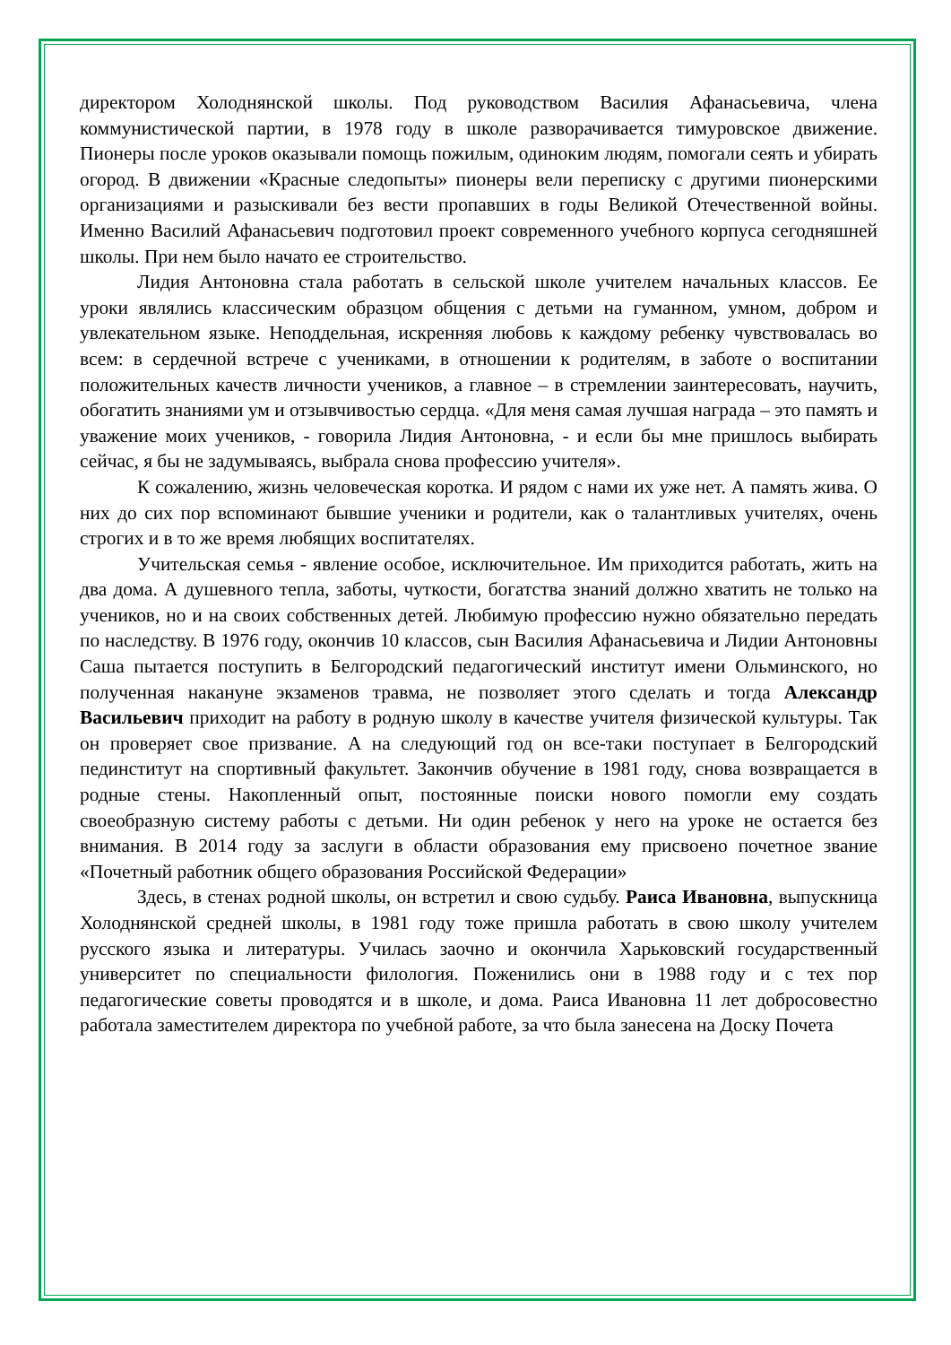директором Холоднянской школы. Под руководством Василия Афанасьевича, члена коммунистической партии, в 1978 году в школе разворачивается тимуровское движение. Пионеры после уроков оказывали помощь пожилым, одиноким людям, помогали сеять и убирать огород. В движении «Красные следопыты» пионеры вели переписку с другими пионерскими организациями и разыскивали без вести пропавших в годы Великой Отечественной войны. Именно Василий Афанасьевич подготовил проект современного учебного корпуса сегодняшней школы. При нем было начато ее строительство.
Лидия Антоновна стала работать в сельской школе учителем начальных классов. Ее уроки являлись классическим образцом общения с детьми на гуманном, умном, добром и увлекательном языке. Неподдельная, искренняя любовь к каждому ребенку чувствовалась во всем: в сердечной встрече с учениками, в отношении к родителям, в заботе о воспитании положительных качеств личности учеников, а главное – в стремлении заинтересовать, научить, обогатить знаниями ум и отзывчивостью сердца. «Для меня самая лучшая награда – это память и уважение моих учеников, - говорила Лидия Антоновна, - и если бы мне пришлось выбирать сейчас, я бы не задумываясь, выбрала снова профессию учителя».
К сожалению, жизнь человеческая коротка. И рядом с нами их уже нет. А память жива. О них до сих пор вспоминают бывшие ученики и родители, как о талантливых учителях, очень строгих и в то же время любящих воспитателях.
Учительская семья - явление особое, исключительное. Им приходится работать, жить на два дома. А душевного тепла, заботы, чуткости, богатства знаний должно хватить не только на учеников, но и на своих собственных детей. Любимую профессию нужно обязательно передать по наследству. В 1976 году, окончив 10 классов, сын Василия Афанасьевича и Лидии Антоновны Саша пытается поступить в Белгородский педагогический институт имени Ольминского, но полученная накануне экзаменов травма, не позволяет этого сделать и тогда Александр Васильевич приходит на работу в родную школу в качестве учителя физической культуры. Так он проверяет свое призвание. А на следующий год он все-таки поступает в Белгородский пединститут на спортивный факультет. Закончив обучение в 1981 году, снова возвращается в родные стены. Накопленный опыт, постоянные поиски нового помогли ему создать своеобразную систему работы с детьми. Ни один ребенок у него на уроке не остается без внимания. В 2014 году за заслуги в области образования ему присвоено почетное звание «Почетный работник общего образования Российской Федерации»
Здесь, в стенах родной школы, он встретил и свою судьбу. Раиса Ивановна, выпускница Холоднянской средней школы, в 1981 году тоже пришла работать в свою школу учителем русского языка и литературы. Училась заочно и окончила Харьковский государственный университет по специальности филология. Поженились они в 1988 году и с тех пор педагогические советы проводятся и в школе, и дома. Раиса Ивановна 11 лет добросовестно работала заместителем директора по учебной работе, за что была занесена на Доску Почета